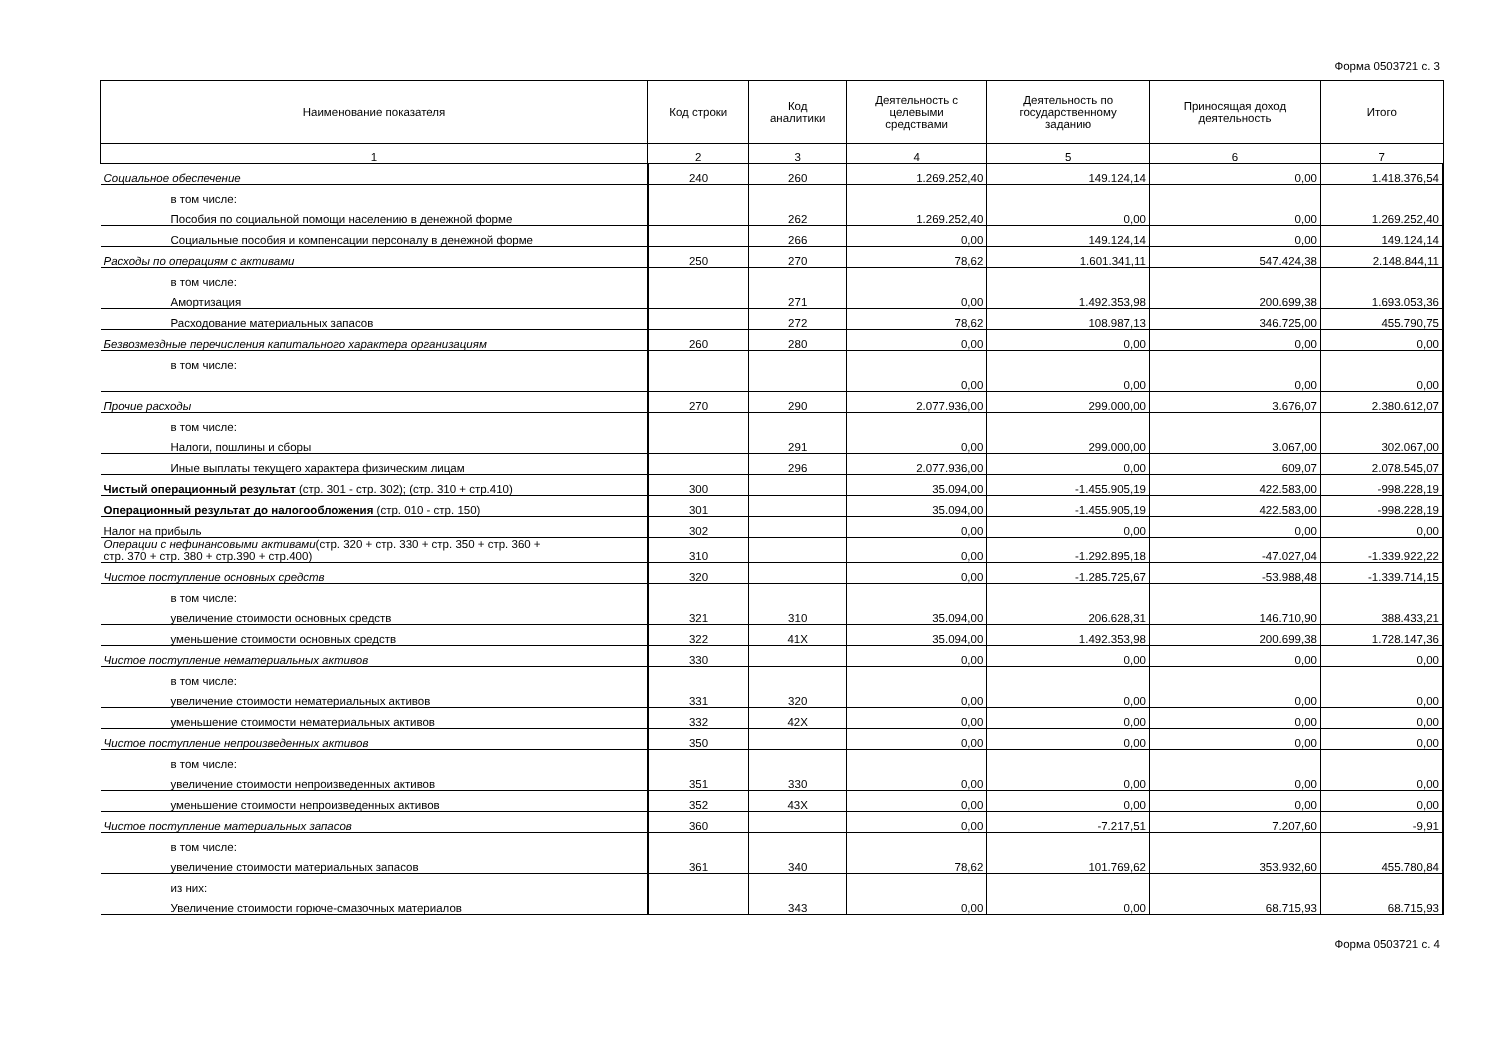Форма 0503721 с. 3
| Наименование показателя | Код строки | Код аналитики | Деятельность с целевыми средствами | Деятельность по государственному заданию | Приносящая доход деятельность | Итого |
| --- | --- | --- | --- | --- | --- | --- |
| 1 | 2 | 3 | 4 | 5 | 6 | 7 |
| Социальное обеспечение | 240 | 260 | 1.269.252,40 | 149.124,14 | 0,00 | 1.418.376,54 |
| в том числе: | | | | | | |
| Пособия по социальной помощи населению в денежной форме | | 262 | 1.269.252,40 | 0,00 | 0,00 | 1.269.252,40 |
| Социальные пособия и компенсации персоналу в денежной форме | | 266 | 0,00 | 149.124,14 | 0,00 | 149.124,14 |
| Расходы по операциям с активами | 250 | 270 | 78,62 | 1.601.341,11 | 547.424,38 | 2.148.844,11 |
| в том числе: | | | | | | |
| Амортизация | | 271 | 0,00 | 1.492.353,98 | 200.699,38 | 1.693.053,36 |
| Расходование материальных запасов | | 272 | 78,62 | 108.987,13 | 346.725,00 | 455.790,75 |
| Безвозмездные перечисления капитального характера организациям | 260 | 280 | 0,00 | 0,00 | 0,00 | 0,00 |
| в том числе: | | | | | | |
| | | | 0,00 | 0,00 | 0,00 | 0,00 |
| Прочие расходы | 270 | 290 | 2.077.936,00 | 299.000,00 | 3.676,07 | 2.380.612,07 |
| в том числе: | | | | | | |
| Налоги, пошлины и сборы | | 291 | 0,00 | 299.000,00 | 3.067,00 | 302.067,00 |
| Иные выплаты текущего характера физическим лицам | | 296 | 2.077.936,00 | 0,00 | 609,07 | 2.078.545,07 |
| Чистый операционный результат (стр. 301 - стр. 302); (стр. 310 + стр.410) | 300 | | 35.094,00 | -1.455.905,19 | 422.583,00 | -998.228,19 |
| Операционный результат до налогообложения (стр. 010 - стр. 150) | 301 | | 35.094,00 | -1.455.905,19 | 422.583,00 | -998.228,19 |
| Налог на прибыль | 302 | | 0,00 | 0,00 | 0,00 | 0,00 |
| Операции с нефинансовыми активами (стр. 320 + стр. 330 + стр. 350 + стр. 360 + стр. 370 + стр. 380 + стр.390 + стр.400) | 310 | | 0,00 | -1.292.895,18 | -47.027,04 | -1.339.922,22 |
| Чистое поступление основных средств | 320 | | 0,00 | -1.285.725,67 | -53.988,48 | -1.339.714,15 |
| в том числе: | | | | | | |
| увеличение стоимости основных средств | 321 | 310 | 35.094,00 | 206.628,31 | 146.710,90 | 388.433,21 |
| уменьшение стоимости основных средств | 322 | 41X | 35.094,00 | 1.492.353,98 | 200.699,38 | 1.728.147,36 |
| Чистое поступление нематериальных активов | 330 | | 0,00 | 0,00 | 0,00 | 0,00 |
| в том числе: | | | | | | |
| увеличение стоимости нематериальных активов | 331 | 320 | 0,00 | 0,00 | 0,00 | 0,00 |
| уменьшение стоимости нематериальных активов | 332 | 42X | 0,00 | 0,00 | 0,00 | 0,00 |
| Чистое поступление непроизведенных активов | 350 | | 0,00 | 0,00 | 0,00 | 0,00 |
| в том числе: | | | | | | |
| увеличение стоимости непроизведенных активов | 351 | 330 | 0,00 | 0,00 | 0,00 | 0,00 |
| уменьшение стоимости непроизведенных активов | 352 | 43X | 0,00 | 0,00 | 0,00 | 0,00 |
| Чистое поступление материальных запасов | 360 | | 0,00 | -7.217,51 | 7.207,60 | -9,91 |
| в том числе: | | | | | | |
| увеличение стоимости материальных запасов | 361 | 340 | 78,62 | 101.769,62 | 353.932,60 | 455.780,84 |
| из них: | | | | | | |
| Увеличение стоимости горюче-смазочных материалов | | 343 | 0,00 | 0,00 | 68.715,93 | 68.715,93 |
Форма 0503721 с. 4